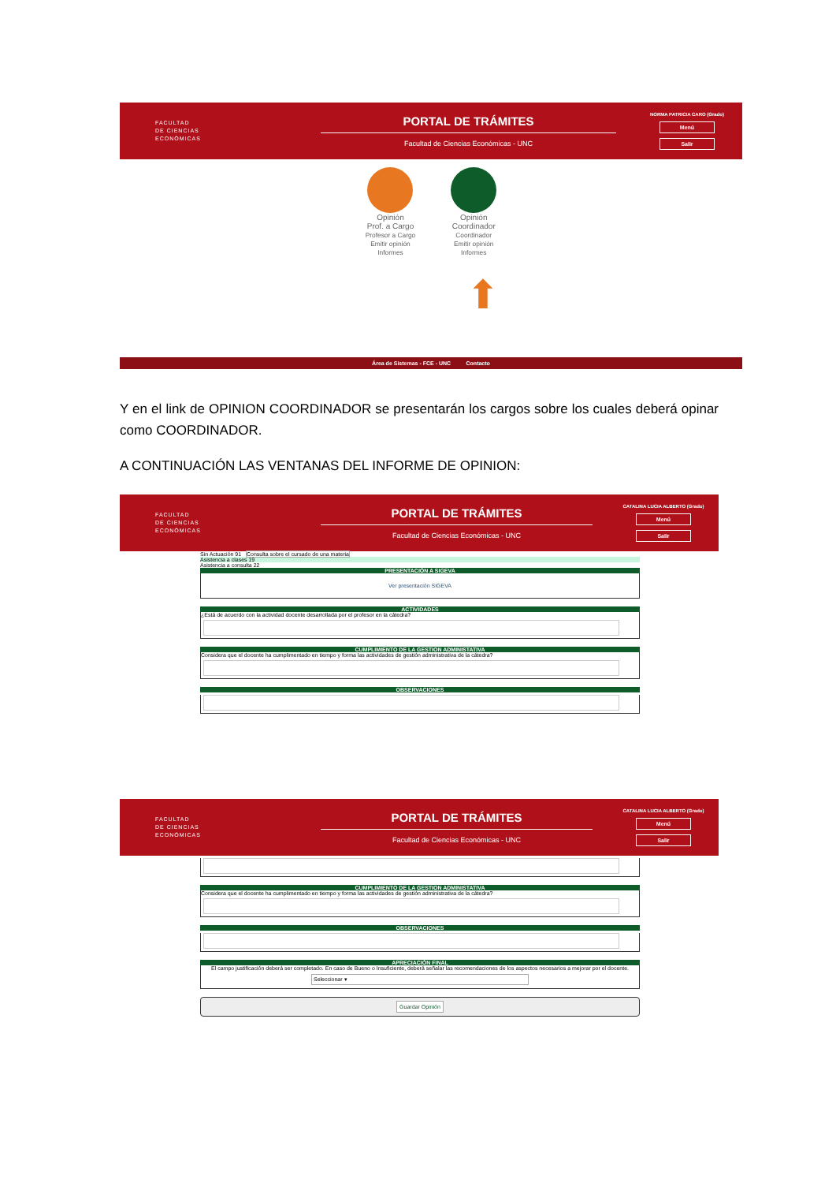FACULTAD
DE CIENCIAS
ECONÓMICAS
PORTAL DE TRÁMITES
Facultad de Ciencias Económicas - UNC
NORMA PATRICIA CARO (Grado)
Menú
Salir
Opinión
Prof. a Cargo
Profesor a Cargo
Emitir opinión
Informes
Opinión
Coordinador
Coordinador
Emitir opinión
Informes
⬆
Área de Sistemas - FCE - UNC Contacto
Y en el link de OPINION COORDINADOR se presentarán los cargos sobre los cuales deberá opinar como COORDINADOR.
A CONTINUACIÓN LAS VENTANAS DEL INFORME DE OPINION:
FACULTAD
DE CIENCIAS
ECONÓMICAS
PORTAL DE TRÁMITES
Facultad de Ciencias Económicas - UNC
CATALINA LUCIA ALBERTO (Grado)
Menú
Salir
Sin Actuación 91 Consulta sobre el cursado de una materia
Asistencia a clases 19
Asistencia a consulta 22
PRESENTACIÓN A SIGEVA
Ver presentación SIGEVA
ACTIVIDADES
¿Está de acuerdo con la actividad docente desarrollada por el profesor en la cátedra?
CUMPLIMIENTO DE LA GESTION ADMINISTATIVA
Considera que el docente ha cumplimentado en tiempo y forma las actividades de gestión administrativa de la cátedra?
OBSERVACIONES
FACULTAD
DE CIENCIAS
ECONÓMICAS
PORTAL DE TRÁMITES
Facultad de Ciencias Económicas - UNC
CATALINA LUCIA ALBERTO (Grado)
Menú
Salir
CUMPLIMIENTO DE LA GESTION ADMINISTATIVA
Considera que el docente ha cumplimentado en tiempo y forma las actividades de gestión administrativa de la cátedra?
OBSERVACIONES
APRECIACIÓN FINAL
El campo justificación deberá ser completado. En caso de Bueno o Insuficiente, deberá señalar las recomendaciones de los aspectos necesarios a mejorar por el docente.
Seleccionar ▾
Guardar Opinión